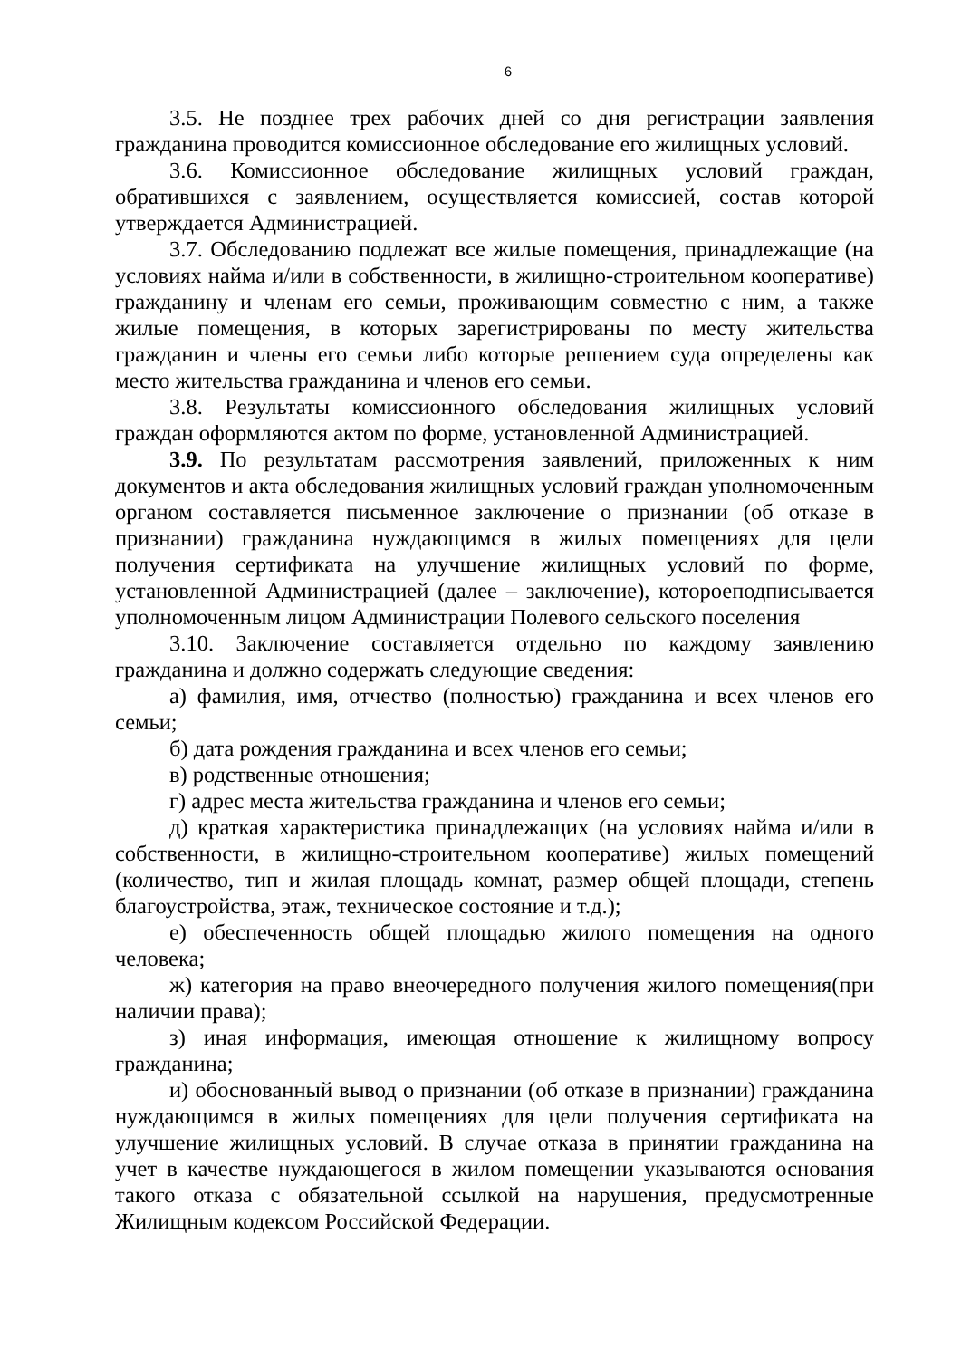6
3.5. Не позднее трех рабочих дней со дня регистрации заявления гражданина проводится комиссионное обследование его жилищных условий.
3.6. Комиссионное обследование жилищных условий граждан, обратившихся с заявлением, осуществляется комиссией, состав которой утверждается Администрацией.
3.7. Обследованию подлежат все жилые помещения, принадлежащие (на условиях найма и/или в собственности, в жилищно-строительном кооперативе) гражданину и членам его семьи, проживающим совместно с ним, а также жилые помещения, в которых зарегистрированы по месту жительства гражданин и члены его семьи либо которые решением суда определены как место жительства гражданина и членов его семьи.
3.8. Результаты комиссионного обследования жилищных условий граждан оформляются актом по форме, установленной Администрацией.
3.9. По результатам рассмотрения заявлений, приложенных к ним документов и акта обследования жилищных условий граждан уполномоченным органом составляется письменное заключение о признании (об отказе в признании) гражданина нуждающимся в жилых помещениях для цели получения сертификата на улучшение жилищных условий по форме, установленной Администрацией (далее – заключение), котороеподписывается уполномоченным лицом Администрации Полевого сельского поселения
3.10. Заключение составляется отдельно по каждому заявлению гражданина и должно содержать следующие сведения:
а) фамилия, имя, отчество (полностью) гражданина и всех членов его семьи;
б) дата рождения гражданина и всех членов его семьи;
в) родственные отношения;
г) адрес места жительства гражданина и членов его семьи;
д) краткая характеристика принадлежащих (на условиях найма и/или в собственности, в жилищно-строительном кооперативе) жилых помещений (количество, тип и жилая площадь комнат, размер общей площади, степень благоустройства, этаж, техническое состояние и т.д.);
е) обеспеченность общей площадью жилого помещения на одного человека;
ж) категория на право внеочередного получения жилого помещения(при наличии права);
з) иная информация, имеющая отношение к жилищному вопросу гражданина;
и) обоснованный вывод о признании (об отказе в признании) гражданина нуждающимся в жилых помещениях для цели получения сертификата на улучшение жилищных условий. В случае отказа в принятии гражданина на учет в качестве нуждающегося в жилом помещении указываются основания такого отказа с обязательной ссылкой на нарушения, предусмотренные Жилищным кодексом Российской Федерации.